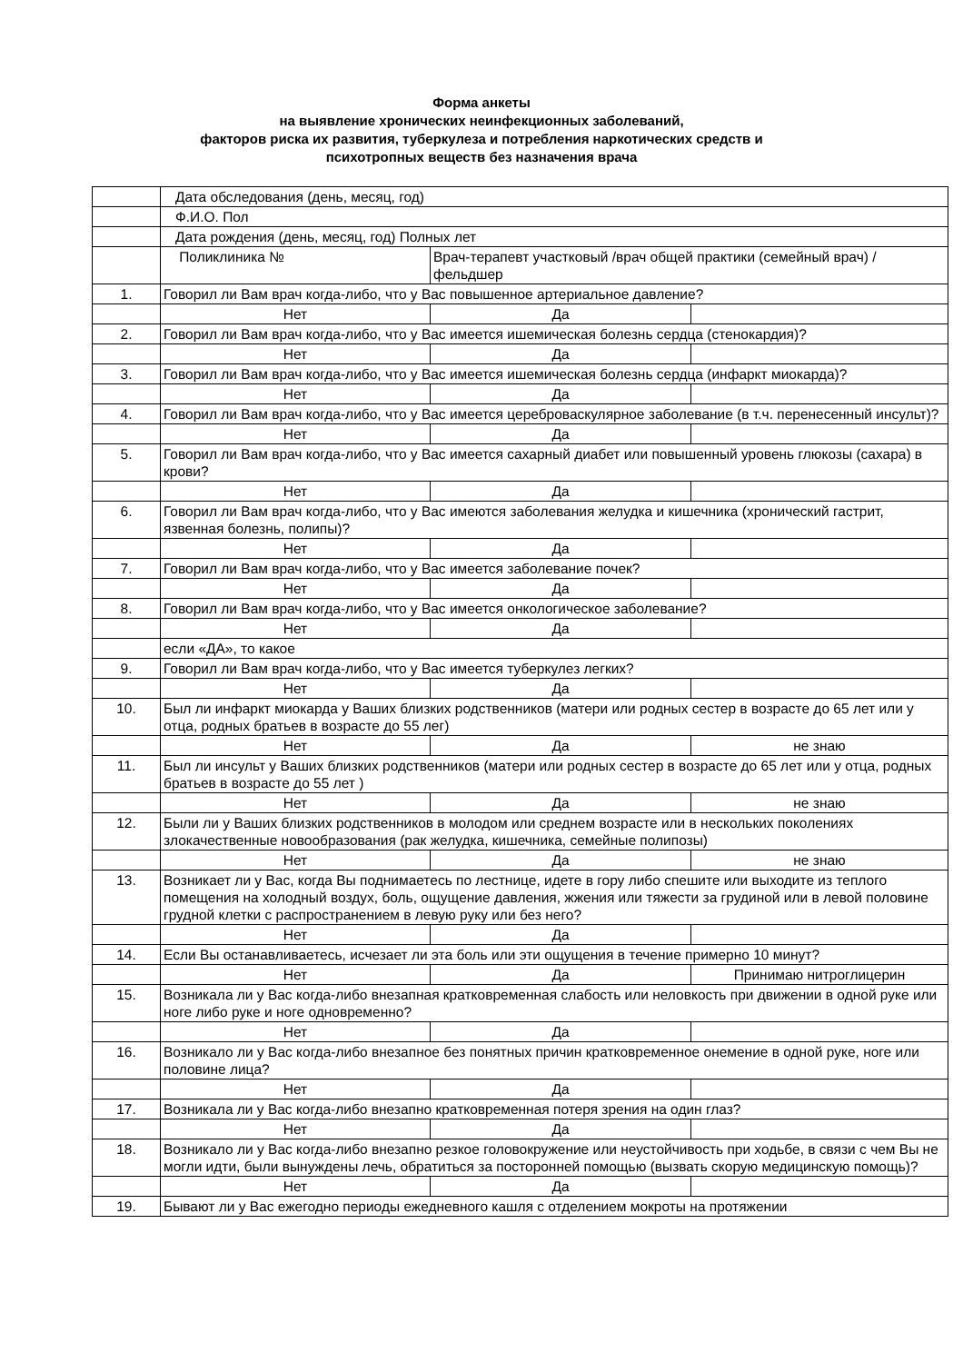Форма анкеты
на выявление хронических неинфекционных заболеваний,
факторов риска их развития, туберкулеза и потребления наркотических средств и
психотропных веществ без назначения врача
| | Дата обследования (день, месяц, год) | | |
| | Ф.И.О. Пол | | |
| | Дата рождения (день, месяц, год) Полных лет | | |
| | Поликлиника № | Врач-терапевт участковый /врач общей практики (семейный врач) /фельдшер | |
| 1. | Говорил ли Вам врач когда-либо, что у Вас повышенное артериальное давление? | | |
| | Нет | Да | |
| 2. | Говорил ли Вам врач когда-либо, что у Вас имеется ишемическая болезнь сердца (стенокардия)? | | |
| | Нет | Да | |
| 3. | Говорил ли Вам врач когда-либо, что у Вас имеется ишемическая болезнь сердца (инфаркт миокарда)? | | |
| | Нет | Да | |
| 4. | Говорил ли Вам врач когда-либо, что у Вас имеется цереброваскулярное заболевание (в т.ч. перенесенный инсульт)? | | |
| | Нет | Да | |
| 5. | Говорил ли Вам врач когда-либо, что у Вас имеется сахарный диабет или повышенный уровень глюкозы (сахара) в крови? | | |
| | Нет | Да | |
| 6. | Говорил ли Вам врач когда-либо, что у Вас имеются заболевания желудка и кишечника (хронический гастрит, язвенная болезнь, полипы)? | | |
| | Нет | Да | |
| 7. | Говорил ли Вам врач когда-либо, что у Вас имеется заболевание почек? | | |
| | Нет | Да | |
| 8. | Говорил ли Вам врач когда-либо, что у Вас имеется онкологическое заболевание? | | |
| | Нет | Да | |
| | если «ДА», то какое | | |
| 9. | Говорил ли Вам врач когда-либо, что у Вас имеется туберкулез легких? | | |
| | Нет | Да | |
| 10. | Был ли инфаркт миокарда у Ваших близких родственников (матери или родных сестер в возрасте до 65 лет или у отца, родных братьев в возрасте до 55 лег) | | |
| | Нет | Да | не знаю |
| 11. | Был ли инсульт у Ваших близких родственников (матери или родных сестер в возрасте до 65 лет или у отца, родных братьев в возрасте до 55 лет ) | | |
| | Нет | Да | не знаю |
| 12. | Были ли у Ваших близких родственников в молодом или среднем возрасте или в нескольких поколениях злокачественные новообразования (рак желудка, кишечника, семейные полипозы) | | |
| | Нет | Да | не знаю |
| 13. | Возникает ли у Вас, когда Вы поднимаетесь по лестнице, идете в гору либо спешите или выходите из теплого помещения на холодный воздух, боль, ощущение давления, жжения или тяжести за грудиной или в левой половине грудной клетки с распространением в левую руку или без него? | | |
| | Нет | Да | |
| 14. | Если Вы останавливаетесь, исчезает ли эта боль или эти ощущения в течение примерно 10 минут? | | |
| | Нет | Да | Принимаю нитроглицерин |
| 15. | Возникала ли у Вас когда-либо внезапная кратковременная слабость или неловкость при движении в одной руке или ноге либо руке и ноге одновременно? | | |
| | Нет | Да | |
| 16. | Возникало ли у Вас когда-либо внезапное без понятных причин кратковременное онемение в одной руке, ноге или половине лица? | | |
| | Нет | Да | |
| 17. | Возникала ли у Вас когда-либо внезапно кратковременная потеря зрения на один глаз? | | |
| | Нет | Да | |
| 18. | Возникало ли у Вас когда-либо внезапно резкое головокружение или неустойчивость при ходьбе, в связи с чем Вы не могли идти, были вынуждены лечь, обратиться за посторонней помощью (вызвать скорую медицинскую помощь)? | | |
| | Нет | Да | |
| 19. | Бывают ли у Вас ежегодно периоды ежедневного кашля с отделением мокроты на протяжении | | |